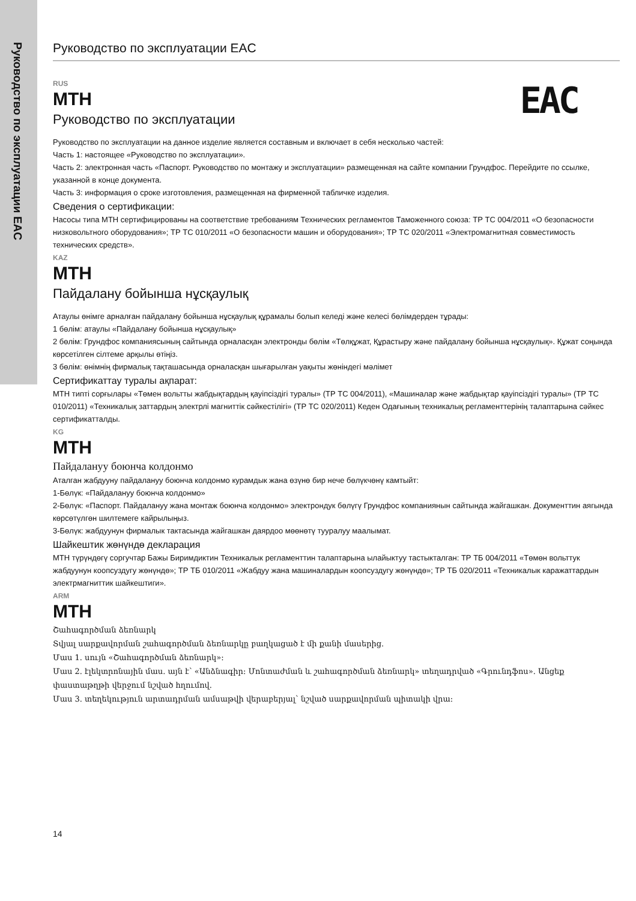Руководство по эксплуатации EAC
Руководство по эксплуатации EAC
EAC
RUS
MTH
Руководство по эксплуатации
Руководство по эксплуатации на данное изделие является составным и включает в себя несколько частей:
Часть 1: настоящее «Руководство по эксплуатации».
Часть 2: электронная часть «Паспорт. Руководство по монтажу и эксплуатации» размещенная на сайте компании Грундфос. Перейдите по ссылке, указанной в конце документа.
Часть 3: информация о сроке изготовления, размещенная на фирменной табличке изделия.
Сведения о сертификации:
Насосы типа MTH сертифицированы на соответствие требованиям Технических регламентов Таможенного союза: ТР ТС 004/2011 «О безопасности низковольтного оборудования»; ТР ТС 010/2011 «О безопасности машин и оборудования»; ТР ТС 020/2011 «Электромагнитная совместимость технических средств».
KAZ
MTH
Пайдалану бойынша нұсқаулық
Атаулы өнімге арналған пайдалану бойынша нұсқаулық құрамалы болып келеді және келесі бөлімдерден тұрады:
1 бөлім: атаулы «Пайдалану бойынша нұсқаулық»
2 бөлім: Грундфос компаниясының сайтында орналасқан электронды бөлім «Төлқұжат, Құрастыру және пайдалану бойынша нұсқаулық». Құжат соңында көрсетілген сілтеме арқылы өтіңіз.
3 бөлім: өнімнің фирмалық тақташасында орналасқан шығарылған уақыты жөніндегі мәлімет
Сертификаттау туралы ақпарат:
MTH типті сорғылары «Төмен вольтты жабдықтардың қауіпсіздігі туралы» (ТР ТС 004/2011), «Машиналар және жабдықтар қауіпсіздігі туралы» (ТР ТС 010/2011) «Техникалық заттардың электрлі магниттік сәйкестілігі» (ТР ТС 020/2011) Кеден Одағының техникалық регламенттерінің талаптарына сәйкес сертификатталды.
KG
MTH
Пайдалануу боюнча колдонмо
Аталган жабдууну пайдалануу боюнча колдонмо курамдык жана өзүнө бир нече бөлүкчөнү камтыйт:
1-Бөлүк: «Пайдалануу боюнча колдонмо»
2-Бөлүк: «Паспорт. Пайдалануу жана монтаж боюнча колдонмо» электрондук бөлүгү Грундфос компаниянын сайтында жайгашкан. Документтин аягында көрсөтүлгөн шилтемеге кайрылыңыз.
3-Бөлүк: жабдуунун фирмалык тактасында жайгашкан даярдоо мөөнөтү тууралуу маалымат.
Шайкештик жөнүндө декларация
MTH түрүндөгү соргучтар Бажы Биримдиктин Техникалык регламенттин талаптарына ылайыктуу тастыкталган: ТР ТБ 004/2011 «Төмөн вольттук жабдуунун коопсуздугу жөнүндө»; ТР ТБ 010/2011 «Жабдуу жана машиналардын коопсуздугу жөнүндө»; ТР ТБ 020/2011 «Техникалык каражаттардын электрмагниттик шайкештиги».
ARM
MTH
Շահագործման ձեռնարկ
Տվյալ սարքավորման շահագործման ձեռնարկը բաղկացած է մի քանի մասերից.
Մաս 1. սույն «Շահագործման ձեռնարկ»:
Մաս 2. էլեկտրոնային մաս. այն է՝ «Անձնագիր: Մոնտաժման և շահագործման ձեռնարկ» տեղադրված «Գրունդֆոս». Անցեք փաստաթղթի վերջում նշված հղումով.
Մաս 3. տեղեկություն արտադրման ամսաթվի վերաբերյալ՝ նշված սարքավորման պիտակի վրա:
14